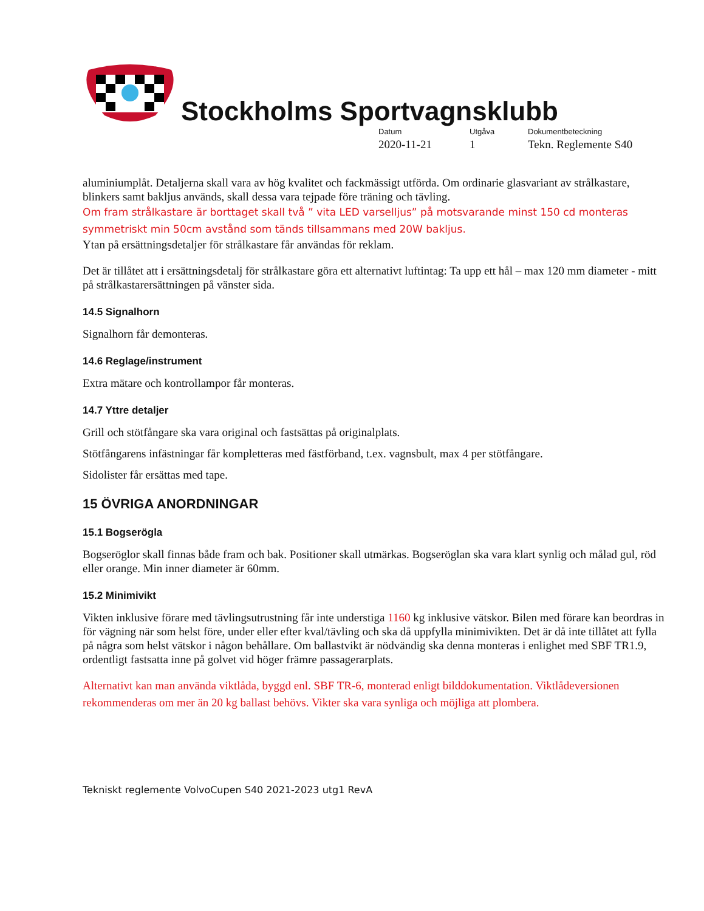Stockholms Sportvagnsklubb
Datum
2020-11-21
Utgåva
1
Dokumentbeteckning
Tekn. Reglemente S40
aluminiumplåt. Detaljerna skall vara av hög kvalitet och fackmässigt utförda. Om ordinarie glasvariant av strålkastare, blinkers samt bakljus används, skall dessa vara tejpade före träning och tävling.
Om fram strålkastare är borttaget skall två ” vita LED varselljus” på motsvarande minst 150 cd monteras symmetriskt min 50cm avstånd som tänds tillsammans med 20W bakljus.
Ytan på ersättningsdetaljer för strålkastare får användas för reklam.
Det är tillåtet att i ersättningsdetalj för strålkastare göra ett alternativt luftintag: Ta upp ett hål – max 120 mm diameter - mitt på strålkastarersättningen på vänster sida.
14.5 Signalhorn
Signalhorn får demonteras.
14.6 Reglage/instrument
Extra mätare och kontrollampor får monteras.
14.7 Yttre detaljer
Grill och stötfångare ska vara original och fastsättas på originalplats.
Stötfångarens infästningar får kompletteras med fästförband, t.ex. vagnsbult, max 4 per stötfångare.
Sidolister får ersättas med tape.
15 ÖVRIGA ANORDNINGAR
15.1 Bogserögla
Bogseröglor skall finnas både fram och bak. Positioner skall utmärkas. Bogseröglan ska vara klart synlig och målad gul, röd eller orange. Min inner diameter är 60mm.
15.2 Minimivikt
Vikten inklusive förare med tävlingsutrustning får inte understiga 1160 kg inklusive vätskor. Bilen med förare kan beordras in för vägning när som helst före, under eller efter kval/tävling och ska då uppfylla minimivikten. Det är då inte tillåtet att fylla på några som helst vätskor i någon behållare. Om ballastvikt är nödvändig ska denna monteras i enlighet med SBF TR1.9, ordentligt fastsatta inne på golvet vid höger främre passagerarplats.
Alternativt kan man använda viktlåda, byggd enl. SBF TR-6, monterad enligt bilddokumentation. Viktlådeversionen rekommenderas om mer än 20 kg ballast behövs. Vikter ska vara synliga och möjliga att plombera.
Tekniskt reglemente VolvoCupen S40 2021-2023 utg1 RevA